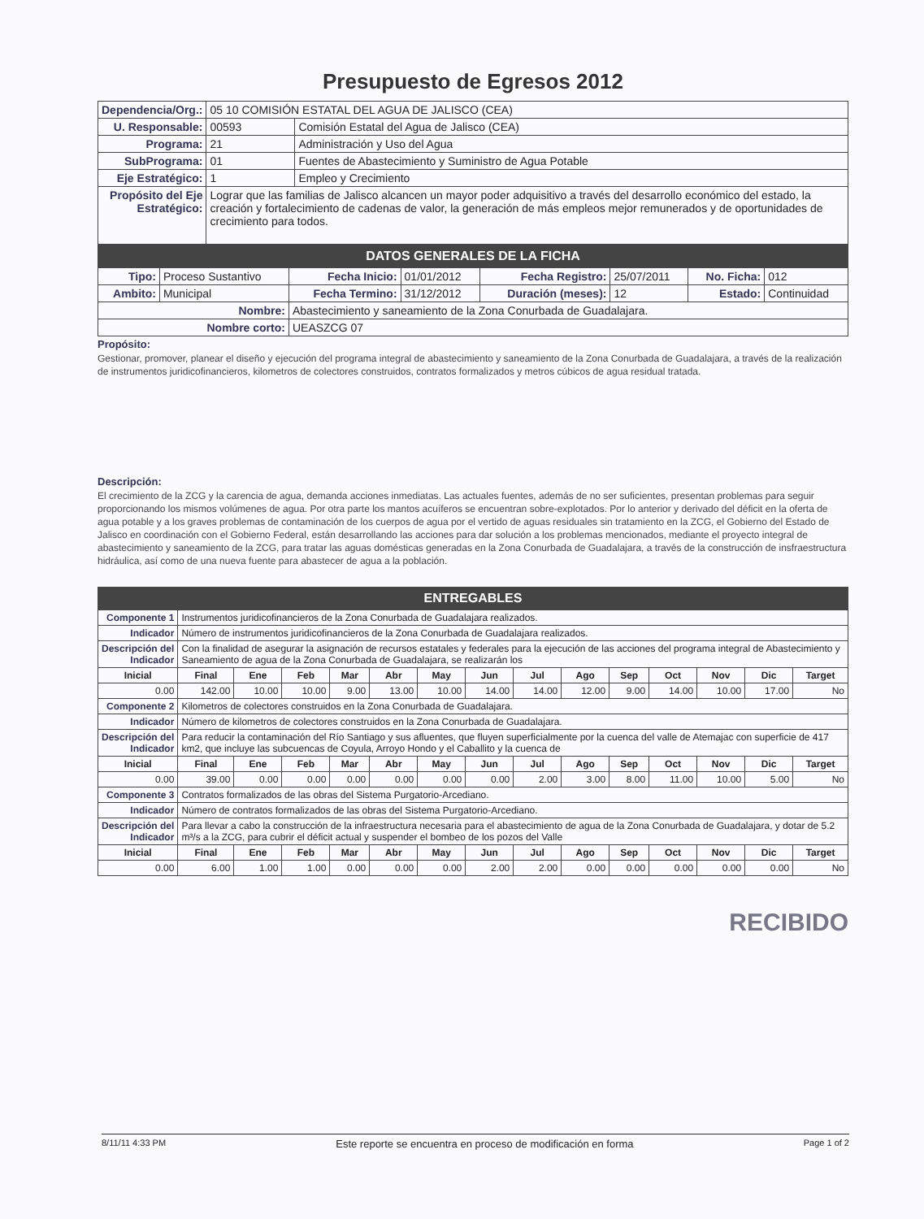Presupuesto de Egresos 2012
| Dependencia/Org.: | 05 10 COMISIÓN ESTATAL DEL AGUA DE JALISCO (CEA) | |
| U. Responsable: | 00593 | Comisión Estatal del Agua de Jalisco (CEA) |
| Programa: | 21 | Administración y Uso del Agua |
| SubPrograma: | 01 | Fuentes de Abastecimiento y Suministro de Agua Potable |
| Eje Estratégico: | 1 | Empleo y Crecimiento |
| Propósito del Eje Estratégico: | Lograr que las familias de Jalisco alcancen un mayor poder adquisitivo a través del desarrollo económico del estado, la creación y fortalecimiento de cadenas de valor, la generación de más empleos mejor remunerados y de oportunidades de crecimiento para todos. | |
DATOS GENERALES DE LA FICHA
| Tipo: | Proceso Sustantivo | Fecha Inicio: | 01/01/2012 | Fecha Registro: | 25/07/2011 | No. Ficha: | 012 |
| Ambito: | Municipal | Fecha Termino: | 31/12/2012 | Duración (meses): | 12 | Estado: | Continuidad |
| Nombre: | | Abastecimiento y saneamiento de la Zona Conurbada de Guadalajara. | | | | | |
| Nombre corto: | | UEASZCG 07 | | | | | |
Propósito:
Gestionar, promover, planear el diseño y ejecución del programa integral de abastecimiento y saneamiento de la Zona Conurbada de Guadalajara, a través de la realización de instrumentos juridicofinancieros, kilometros de colectores construidos, contratos formalizados y metros cúbicos de agua residual tratada.
Descripción:
El crecimiento de la ZCG y la carencia de agua, demanda acciones inmediatas. Las actuales fuentes, además de no ser suficientes, presentan problemas para seguir proporcionando los mismos volúmenes de agua. Por otra parte los mantos acuíferos se encuentran sobre-explotados. Por lo anterior y derivado del déficit en la oferta de agua potable y a los graves problemas de contaminación de los cuerpos de agua por el vertido de aguas residuales sin tratamiento en la ZCG, el Gobierno del Estado de Jalisco en coordinación con el Gobierno Federal, están desarrollando las acciones para dar solución a los problemas mencionados, mediante el proyecto integral de abastecimiento y saneamiento de la ZCG, para tratar las aguas domésticas generadas en la Zona Conurbada de Guadalajara, a través de la construcción de insfraestructura hidráulica, así como de una nueva fuente para abastecer de agua a la población.
ENTREGABLES
| Componente 1 | Instrumentos juridicofinancieros de la Zona Conurbada de Guadalajara realizados. | | | | | | | | | | | | | |
| Indicador | Número de instrumentos juridicofinancieros de la Zona Conurbada de Guadalajara realizados. | | | | | | | | | | | | | |
| Descripción del Indicador | Con la finalidad de asegurar la asignación de recursos estatales y federales para la ejecución de las acciones del programa integral de Abastecimiento y Saneamiento de agua de la Zona Conurbada de Guadalajara, se realizarán los | | | | | | | | | | | | | |
| Inicial | Final | Ene | Feb | Mar | Abr | May | Jun | Jul | Ago | Sep | Oct | Nov | Dic | Target |
| 0.00 | 142.00 | 10.00 | 10.00 | 9.00 | 13.00 | 10.00 | 14.00 | 14.00 | 12.00 | 9.00 | 14.00 | 10.00 | 17.00 | No |
| Componente 2 | Kilometros de colectores construidos en la Zona Conurbada de Guadalajara. | | | | | | | | | | | | | |
| Indicador | Número de kilometros de colectores construidos en la Zona Conurbada de Guadalajara. | | | | | | | | | | | | | |
| Descripción del Indicador | Para reducir la contaminación del Río Santiago y sus afluentes, que fluyen superficialmente por la cuenca del valle de Atemajac con superficie de 417 km2, que incluye las subcuencas de Coyula, Arroyo Hondo y el Caballito y la cuenca de | | | | | | | | | | | | | |
| Inicial | Final | Ene | Feb | Mar | Abr | May | Jun | Jul | Ago | Sep | Oct | Nov | Dic | Target |
| 0.00 | 39.00 | 0.00 | 0.00 | 0.00 | 0.00 | 0.00 | 0.00 | 2.00 | 3.00 | 8.00 | 11.00 | 10.00 | 5.00 | No |
| Componente 3 | Contratos formalizados de las obras del Sistema Purgatorio-Arcediano. | | | | | | | | | | | | | |
| Indicador | Número de contratos formalizados de las obras del Sistema Purgatorio-Arcediano. | | | | | | | | | | | | | |
| Descripción del Indicador | Para llevar a cabo la construcción de la infraestructura necesaria para el abastecimiento de agua de la Zona Conurbada de Guadalajara, y dotar de 5.2 m³/s a la ZCG, para cubrir el déficit actual y suspender el bombeo de los pozos del Valle | | | | | | | | | | | | | |
| Inicial | Final | Ene | Feb | Mar | Abr | May | Jun | Jul | Ago | Sep | Oct | Nov | Dic | Target |
| 0.00 | 6.00 | 1.00 | 1.00 | 0.00 | 0.00 | 0.00 | 2.00 | 2.00 | 0.00 | 0.00 | 0.00 | 0.00 | 0.00 | No |
RECIBIDO
8/11/11 4:33 PM Este reporte se encuentra en proceso de modificación en forma Page 1 of 2